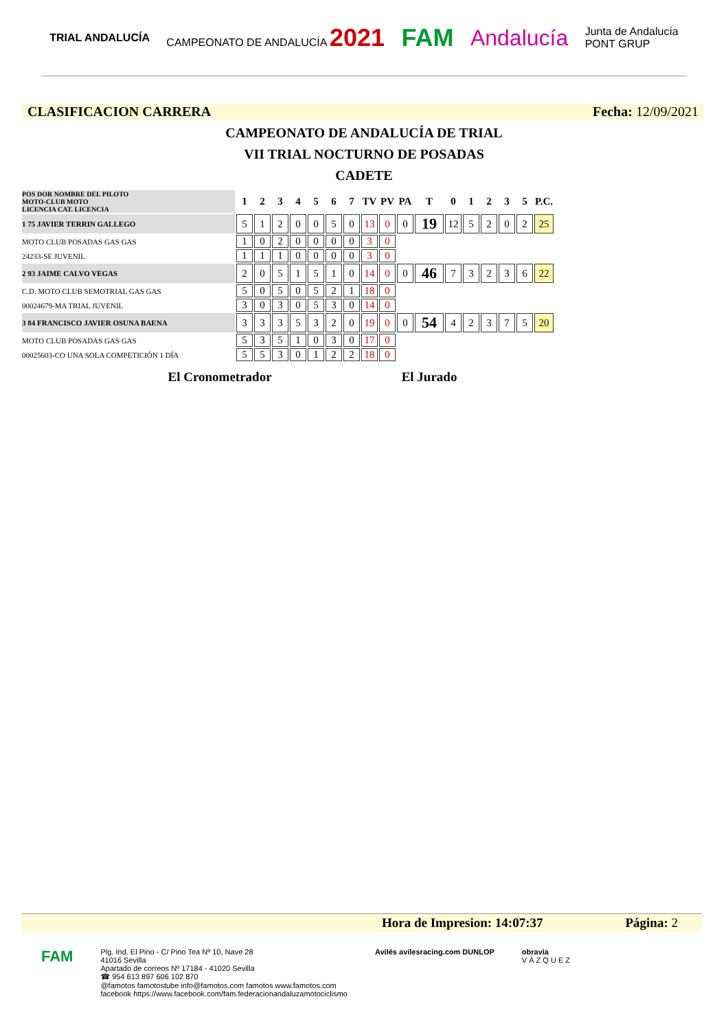TRIAL ANDALUCÍA CAMPEONATO DE ANDALUCÍA 2021 FAM Andalucía
Junta de Andalucía
PONT GRUP
CLASIFICACION CARRERA Fecha: 12/09/2021
CAMPEONATO DE ANDALUCÍA DE TRIAL
VII TRIAL NOCTURNO DE POSADAS
CADETE
| POS DOR NOMBRE DEL PILOTO MOTO-CLUB MOTO LICENCIA CAT. LICENCIA | 1 | 2 | 3 | 4 | 5 | 6 | 7 | TV | PV | PA | T | 0 | 1 | 2 | 3 | 5 | P.C. |
| 1 75 JAVIER TERRIN GALLEGO | 5 | 1 | 2 | 0 | 0 | 5 | 0 | 13 | 0 | 0 | 19 | 12 | 5 | 2 | 0 | 2 | 25 |
| MOTO CLUB POSADAS GAS GAS | 1 | 0 | 2 | 0 | 0 | 0 | 0 | 3 | 0 | | | | | | | | |
| 24233-SE JUVENIL | 1 | 1 | 1 | 0 | 0 | 0 | 0 | 3 | 0 | | | | | | | | |
| 2 93 JAIME CALVO VEGAS | 2 | 0 | 5 | 1 | 5 | 1 | 0 | 14 | 0 | 0 | 46 | 7 | 3 | 2 | 3 | 6 | 22 |
| C.D. MOTO CLUB SEMOTRIAL GAS GAS | 5 | 0 | 5 | 0 | 5 | 2 | 1 | 18 | 0 | | | | | | | | |
| 00024679-MA TRIAL JUVENIL | 3 | 0 | 3 | 0 | 5 | 3 | 0 | 14 | 0 | | | | | | | | |
| 3 84 FRANCISCO JAVIER OSUNA BAENA | 3 | 3 | 3 | 5 | 3 | 2 | 0 | 19 | 0 | 0 | 54 | 4 | 2 | 3 | 7 | 5 | 20 |
| MOTO CLUB POSADAS GAS GAS | 5 | 3 | 5 | 1 | 0 | 3 | 0 | 17 | 0 | | | | | | | | |
| 00025603-CO UNA SOLA COMPETICIÓN 1 DÍA | 5 | 5 | 3 | 0 | 1 | 2 | 2 | 18 | 0 | | | | | | | | |
El Cronometrador El Jurado
Hora de Impresion: 14:07:37 Página: 2
FAM
Plg. Ind. El Pino - C/ Pino Tea Nº 10, Nave 28
41016 Sevilla
Apartado de correos Nº 17184 - 41020 Sevilla
☎ 954 613 897 606 102 870
@famotos famotostube info@famotos.com famotos www.famotos.com
facebook https://www.facebook.com/fam.federacionandaluzamotociclismo
Avilés avilesracing.com DUNLOP obravia
V Á Z Q U E Z